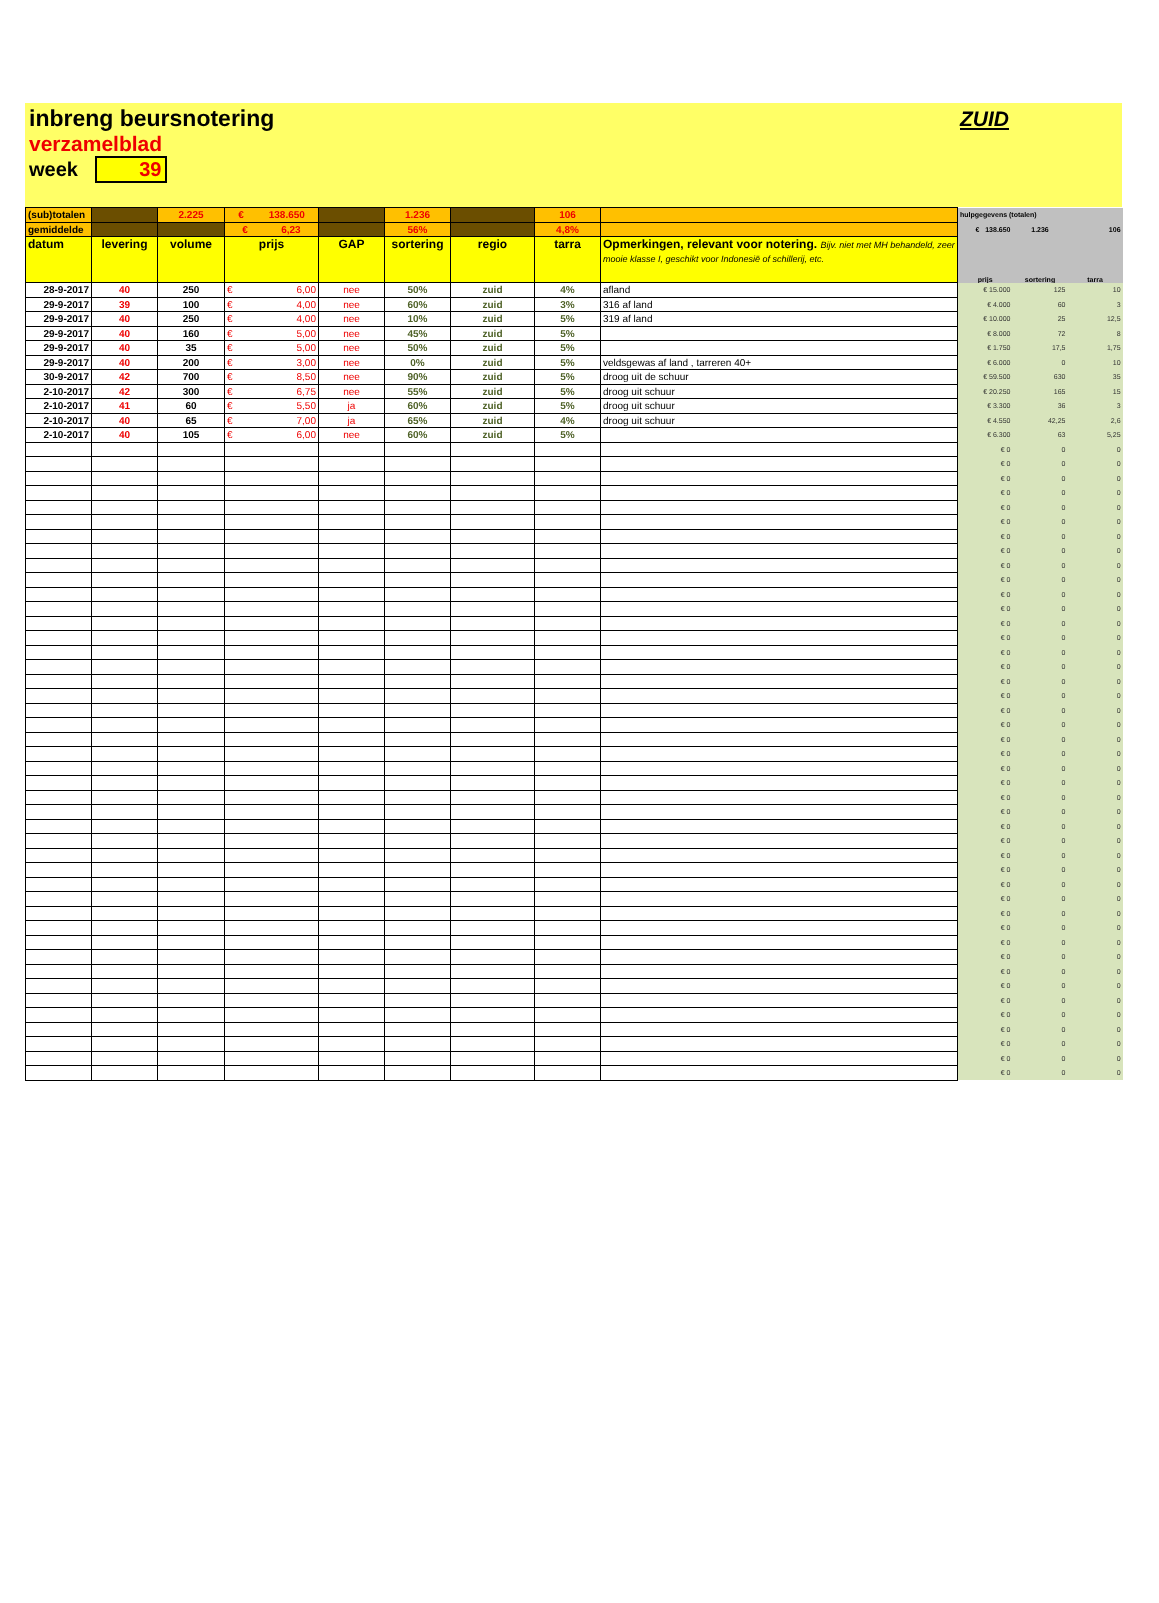inbreng beursnotering
verzamelblad
week 39
ZUID
| (sub)totalen | | 2.225 | € 138.650 | | 1.236 | | 106 | | hulpgegevens (totalen) | | |
| gemiddelde | | | € 6,23 | | 56% | | 4,8% | | € 138.650 | 1.236 | 106 |
| datum | levering | volume | prijs | GAP | sortering | regio | tarra | Opmerkingen, relevant voor notering. Bijv. niet met MH behandeld, zeer mooie klasse I, geschikt voor Indonesië of schillerij, etc. | prijs | sortering | tarra |
| 28-9-2017 | 40 | 250 | € 6,00 | nee | 50% | zuid | 4% | afland | € 15.000 | 125 | 10 |
| 29-9-2017 | 39 | 100 | € 4,00 | nee | 60% | zuid | 3% | 316 af land | € 4.000 | 60 | 3 |
| 29-9-2017 | 40 | 250 | € 4,00 | nee | 10% | zuid | 5% | 319 af land | € 10.000 | 25 | 12,5 |
| 29-9-2017 | 40 | 160 | € 5,00 | nee | 45% | zuid | 5% | | € 8.000 | 72 | 8 |
| 29-9-2017 | 40 | 35 | € 5,00 | nee | 50% | zuid | 5% | | € 1.750 | 17,5 | 1,75 |
| 29-9-2017 | 40 | 200 | € 3,00 | nee | 0% | zuid | 5% | veldsgewas af land , tarreren 40+ | € 6.000 | 0 | 10 |
| 30-9-2017 | 42 | 700 | € 8,50 | nee | 90% | zuid | 5% | droog uit de schuur | € 59.500 | 630 | 35 |
| 2-10-2017 | 42 | 300 | € 6,75 | nee | 55% | zuid | 5% | droog uit schuur | € 20.250 | 165 | 15 |
| 2-10-2017 | 41 | 60 | € 5,50 | ja | 60% | zuid | 5% | droog uit schuur | € 3.300 | 36 | 3 |
| 2-10-2017 | 40 | 65 | € 7,00 | ja | 65% | zuid | 4% | droog uit schuur | € 4.550 | 42,25 | 2,6 |
| 2-10-2017 | 40 | 105 | € 6,00 | nee | 60% | zuid | 5% | | € 6.300 | 63 | 5,25 |
| | | | | | | | | | € 0 | 0 | 0 |
| | | | | | | | | | € 0 | 0 | 0 |
| | | | | | | | | | € 0 | 0 | 0 |
| | | | | | | | | | € 0 | 0 | 0 |
| | | | | | | | | | € 0 | 0 | 0 |
| | | | | | | | | | € 0 | 0 | 0 |
| | | | | | | | | | € 0 | 0 | 0 |
| | | | | | | | | | € 0 | 0 | 0 |
| | | | | | | | | | € 0 | 0 | 0 |
| | | | | | | | | | € 0 | 0 | 0 |
| | | | | | | | | | € 0 | 0 | 0 |
| | | | | | | | | | € 0 | 0 | 0 |
| | | | | | | | | | € 0 | 0 | 0 |
| | | | | | | | | | € 0 | 0 | 0 |
| | | | | | | | | | € 0 | 0 | 0 |
| | | | | | | | | | € 0 | 0 | 0 |
| | | | | | | | | | € 0 | 0 | 0 |
| | | | | | | | | | € 0 | 0 | 0 |
| | | | | | | | | | € 0 | 0 | 0 |
| | | | | | | | | | € 0 | 0 | 0 |
| | | | | | | | | | € 0 | 0 | 0 |
| | | | | | | | | | € 0 | 0 | 0 |
| | | | | | | | | | € 0 | 0 | 0 |
| | | | | | | | | | € 0 | 0 | 0 |
| | | | | | | | | | € 0 | 0 | 0 |
| | | | | | | | | | € 0 | 0 | 0 |
| | | | | | | | | | € 0 | 0 | 0 |
| | | | | | | | | | € 0 | 0 | 0 |
| | | | | | | | | | € 0 | 0 | 0 |
| | | | | | | | | | € 0 | 0 | 0 |
| | | | | | | | | | € 0 | 0 | 0 |
| | | | | | | | | | € 0 | 0 | 0 |
| | | | | | | | | | € 0 | 0 | 0 |
| | | | | | | | | | € 0 | 0 | 0 |
| | | | | | | | | | € 0 | 0 | 0 |
| | | | | | | | | | € 0 | 0 | 0 |
| | | | | | | | | | € 0 | 0 | 0 |
| | | | | | | | | | € 0 | 0 | 0 |
| | | | | | | | | | € 0 | 0 | 0 |
| | | | | | | | | | € 0 | 0 | 0 |
| | | | | | | | | | € 0 | 0 | 0 |
| | | | | | | | | | € 0 | 0 | 0 |
| | | | | | | | | | € 0 | 0 | 0 |
| | | | | | | | | | € 0 | 0 | 0 |